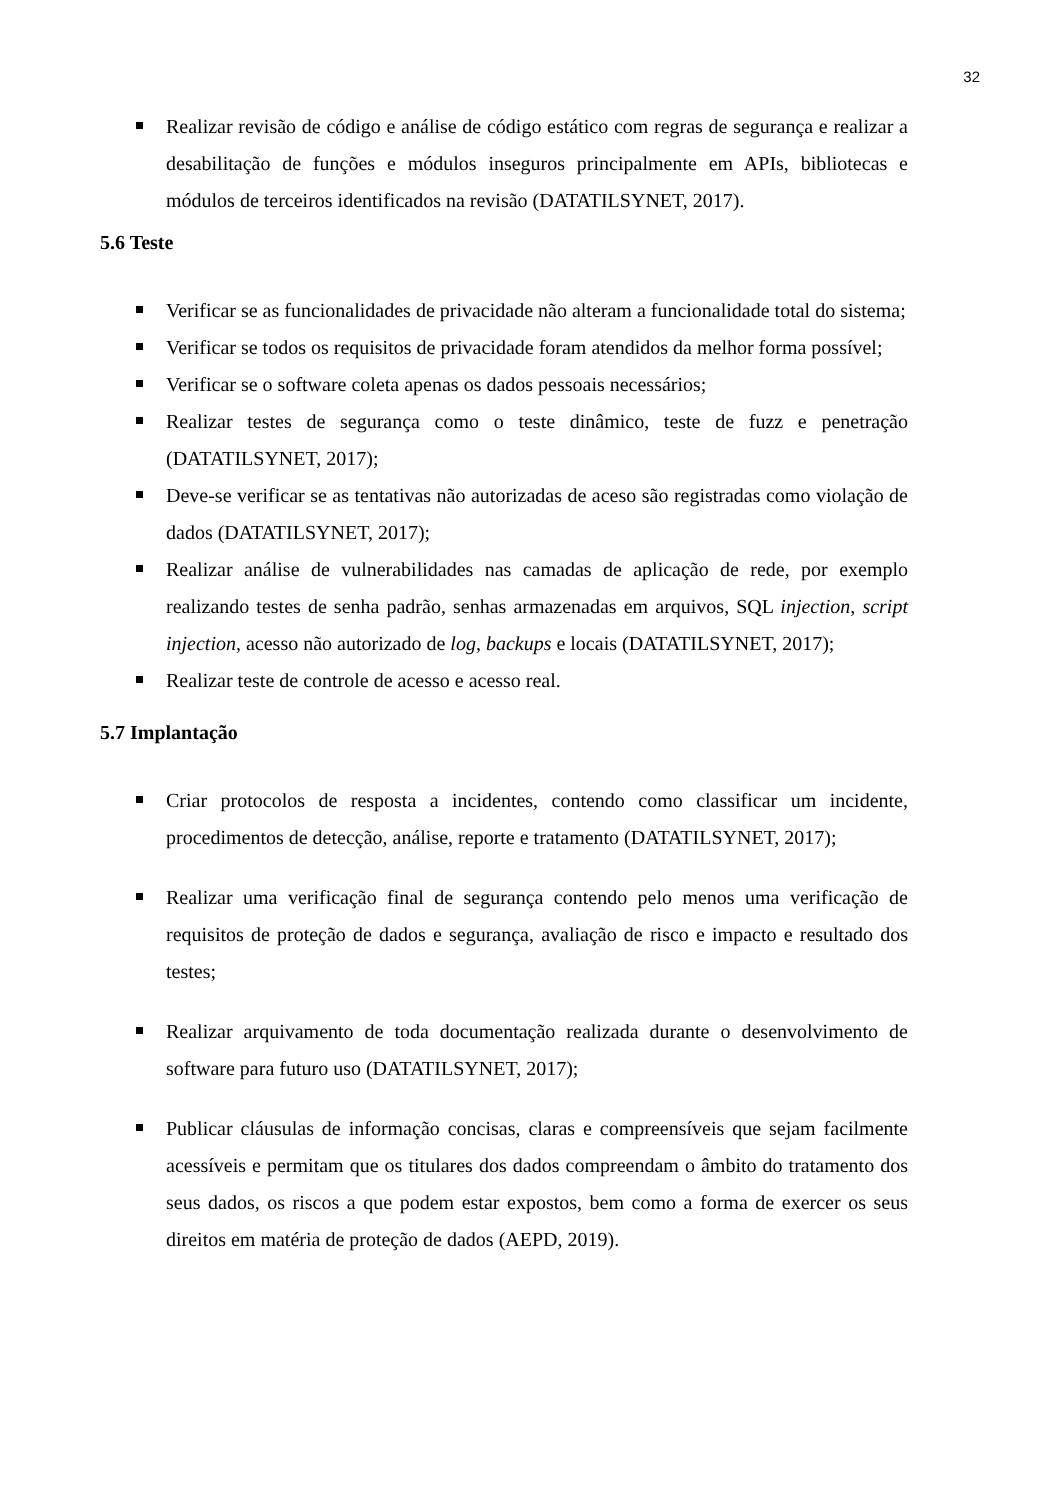32
Realizar revisão de código e análise de código estático com regras de segurança e realizar a desabilitação de funções e módulos inseguros principalmente em APIs, bibliotecas e módulos de terceiros identificados na revisão (DATATILSYNET, 2017).
5.6 Teste
Verificar se as funcionalidades de privacidade não alteram a funcionalidade total do sistema;
Verificar se todos os requisitos de privacidade foram atendidos da melhor forma possível;
Verificar se o software coleta apenas os dados pessoais necessários;
Realizar testes de segurança como o teste dinâmico, teste de fuzz e penetração (DATATILSYNET, 2017);
Deve-se verificar se as tentativas não autorizadas de aceso são registradas como violação de dados (DATATILSYNET, 2017);
Realizar análise de vulnerabilidades nas camadas de aplicação de rede, por exemplo realizando testes de senha padrão, senhas armazenadas em arquivos, SQL injection, script injection, acesso não autorizado de log, backups e locais (DATATILSYNET, 2017);
Realizar teste de controle de acesso e acesso real.
5.7 Implantação
Criar protocolos de resposta a incidentes, contendo como classificar um incidente, procedimentos de detecção, análise, reporte e tratamento (DATATILSYNET, 2017);
Realizar uma verificação final de segurança contendo pelo menos uma verificação de requisitos de proteção de dados e segurança, avaliação de risco e impacto e resultado dos testes;
Realizar arquivamento de toda documentação realizada durante o desenvolvimento de software para futuro uso (DATATILSYNET, 2017);
Publicar cláusulas de informação concisas, claras e compreensíveis que sejam facilmente acessíveis e permitam que os titulares dos dados compreendam o âmbito do tratamento dos seus dados, os riscos a que podem estar expostos, bem como a forma de exercer os seus direitos em matéria de proteção de dados (AEPD, 2019).